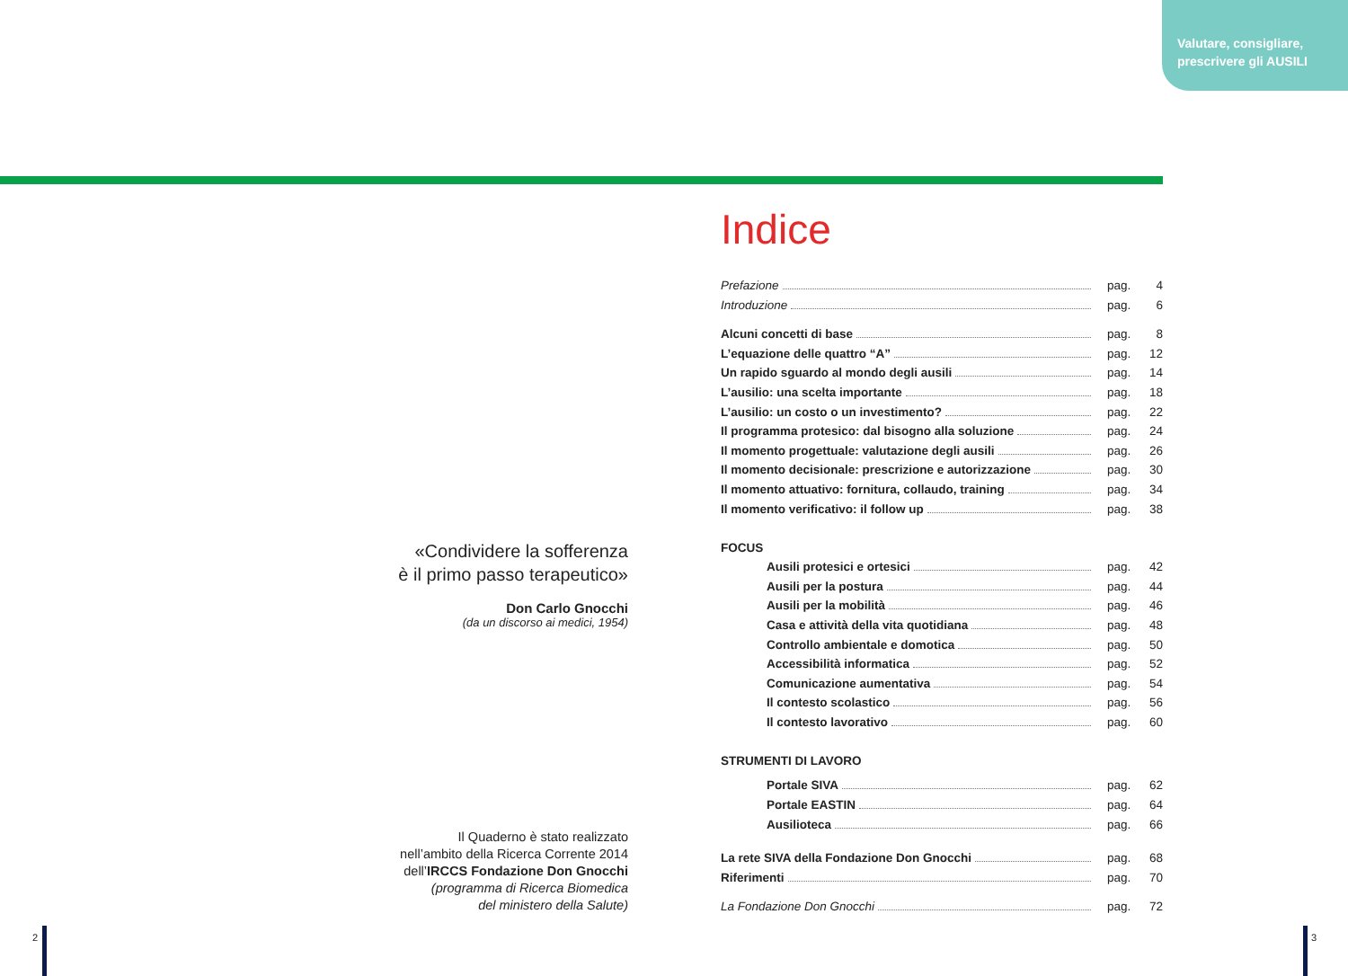Valutare, consigliare,
prescrivere gli AUSILI
«Condividere la sofferenza
è il primo passo terapeutico»
Don Carlo Gnocchi
(da un discorso ai medici, 1954)
Il Quaderno è stato realizzato
nell’ambito della Ricerca Corrente 2014
dell’IRCCS Fondazione Don Gnocchi
(programma di Ricerca Biomedica
del ministero della Salute)
Indice
Prefazione pag. 4
Introduzione pag. 6
Alcuni concetti di base pag. 8
L’equazione delle quattro “A” pag. 12
Un rapido sguardo al mondo degli ausili pag. 14
L’ausilio: una scelta importante pag. 18
L’ausilio: un costo o un investimento? pag. 22
Il programma protesico: dal bisogno alla soluzione pag. 24
Il momento progettuale: valutazione degli ausili pag. 26
Il momento decisionale: prescrizione e autorizzazione pag. 30
Il momento attuativo: fornitura, collaudo, training pag. 34
Il momento verificativo: il follow up pag. 38
FOCUS
Ausili protesici e ortesici pag. 42
Ausili per la postura pag. 44
Ausili per la mobilità pag. 46
Casa e attività della vita quotidiana pag. 48
Controllo ambientale e domotica pag. 50
Accessibilità informatica pag. 52
Comunicazione aumentativa pag. 54
Il contesto scolastico pag. 56
Il contesto lavorativo pag. 60
STRUMENTI DI LAVORO
Portale SIVA pag. 62
Portale EASTIN pag. 64
Ausilioteca pag. 66
La rete SIVA della Fondazione Don Gnocchi pag. 68
Riferimenti pag. 70
La Fondazione Don Gnocchi pag. 72
2 3